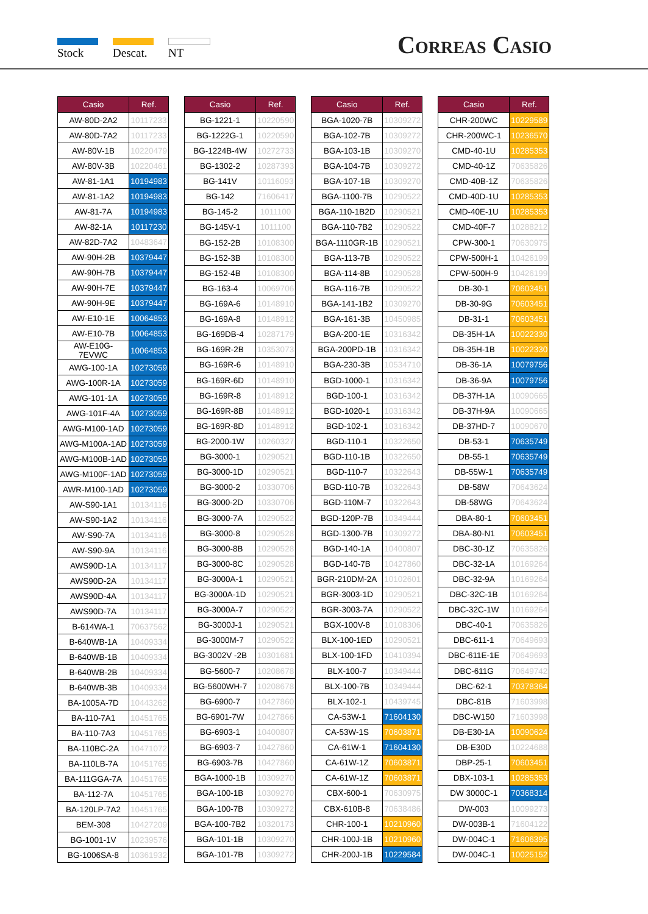Stock Descat. NT Correas Casio
| Casio | Ref. |
| --- | --- |
| AW-80D-2A2 | 10117233 |
| AW-80D-7A2 | 10117233 |
| AW-80V-1B | 10220479 |
| AW-80V-3B | 10220461 |
| AW-81-1A1 | 10194983 |
| AW-81-1A2 | 10194983 |
| AW-81-7A | 10194983 |
| AW-82-1A | 10117230 |
| AW-82D-7A2 | 10483647 |
| AW-90H-2B | 10379447 |
| AW-90H-7B | 10379447 |
| AW-90H-7E | 10379447 |
| AW-90H-9E | 10379447 |
| AW-E10-1E | 10064853 |
| AW-E10-7B | 10064853 |
| AW-E10G-7EVWC | 10064853 |
| AWG-100-1A | 10273059 |
| AWG-100R-1A | 10273059 |
| AWG-101-1A | 10273059 |
| AWG-101F-4A | 10273059 |
| AWG-M100-1AD | 10273059 |
| AWG-M100A-1AD | 10273059 |
| AWG-M100B-1AD | 10273059 |
| AWG-M100F-1AD | 10273059 |
| AWR-M100-1AD | 10273059 |
| AW-S90-1A1 | 10134116 |
| AW-S90-1A2 | 10134116 |
| AW-S90-7A | 10134116 |
| AW-S90-9A | 10134116 |
| AWS90D-1A | 10134117 |
| AWS90D-2A | 10134117 |
| AWS90D-4A | 10134117 |
| AWS90D-7A | 10134117 |
| B-614WA-1 | 70637562 |
| B-640WB-1A | 10409334 |
| B-640WB-1B | 10409334 |
| B-640WB-2B | 10409334 |
| B-640WB-3B | 10409334 |
| BA-1005A-7D | 10443262 |
| BA-110-7A1 | 10451765 |
| BA-110-7A3 | 10451765 |
| BA-110BC-2A | 10471072 |
| BA-110LB-7A | 10451765 |
| BA-111GGA-7A | 10451765 |
| BA-112-7A | 10451765 |
| BA-120LP-7A2 | 10451765 |
| BEM-308 | 10427209 |
| BG-1001-1V | 10239576 |
| BG-1006SA-8 | 10361932 |
| Casio | Ref. |
| --- | --- |
| BG-1221-1 | 10220590 |
| BG-1222G-1 | 10220590 |
| BG-1224B-4W | 10272733 |
| BG-1302-2 | 10287393 |
| BG-141V | 10116093 |
| BG-142 | 71606417 |
| BG-145-2 | 1011100 |
| BG-145V-1 | 1011100 |
| BG-152-2B | 10108300 |
| BG-152-3B | 10108300 |
| BG-152-4B | 10108300 |
| BG-163-4 | 10069706 |
| BG-169A-6 | 10148910 |
| BG-169A-8 | 10148912 |
| BG-169DB-4 | 10287179 |
| BG-169R-2B | 10353073 |
| BG-169R-6 | 10148910 |
| BG-169R-6D | 10148910 |
| BG-169R-8 | 10148912 |
| BG-169R-8B | 10148912 |
| BG-169R-8D | 10148912 |
| BG-2000-1W | 10260327 |
| BG-3000-1 | 10290521 |
| BG-3000-1D | 10290521 |
| BG-3000-2 | 10330706 |
| BG-3000-2D | 10330706 |
| BG-3000-7A | 10290522 |
| BG-3000-8 | 10290528 |
| BG-3000-8B | 10290528 |
| BG-3000-8C | 10290528 |
| BG-3000A-1 | 10290521 |
| BG-3000A-1D | 10290521 |
| BG-3000A-7 | 10290522 |
| BG-3000J-1 | 10290521 |
| BG-3000M-7 | 10290522 |
| BG-3002V -2B | 10301681 |
| BG-5600-7 | 10208678 |
| BG-5600WH-7 | 10208678 |
| BG-6900-7 | 10427860 |
| BG-6901-7W | 10427866 |
| BG-6903-1 | 10400807 |
| BG-6903-7 | 10427860 |
| BG-6903-7B | 10427860 |
| BGA-1000-1B | 10309270 |
| BGA-100-1B | 10309270 |
| BGA-100-7B | 10309272 |
| BGA-100-7B2 | 10320173 |
| BGA-101-1B | 10309270 |
| BGA-101-7B | 10309272 |
| Casio | Ref. |
| --- | --- |
| BGA-1020-7B | 10309272 |
| BGA-102-7B | 10309272 |
| BGA-103-1B | 10309270 |
| BGA-104-7B | 10309272 |
| BGA-107-1B | 10309270 |
| BGA-1100-7B | 10290522 |
| BGA-110-1B2D | 10290521 |
| BGA-110-7B2 | 10290522 |
| BGA-1110GR-1B | 10290521 |
| BGA-113-7B | 10290522 |
| BGA-114-8B | 10290528 |
| BGA-116-7B | 10290522 |
| BGA-141-1B2 | 10309270 |
| BGA-161-3B | 10450985 |
| BGA-200-1E | 10316342 |
| BGA-200PD-1B | 10316342 |
| BGA-230-3B | 10534710 |
| BGD-1000-1 | 10316342 |
| BGD-100-1 | 10316342 |
| BGD-1020-1 | 10316342 |
| BGD-102-1 | 10316342 |
| BGD-110-1 | 10322650 |
| BGD-110-1B | 10322650 |
| BGD-110-7 | 10322643 |
| BGD-110-7B | 10322643 |
| BGD-110M-7 | 10322643 |
| BGD-120P-7B | 10349444 |
| BGD-1300-7B | 10309272 |
| BGD-140-1A | 10400807 |
| BGD-140-7B | 10427860 |
| BGR-210DM-2A | 10102601 |
| BGR-3003-1D | 10290521 |
| BGR-3003-7A | 10290522 |
| BGX-100V-8 | 10108306 |
| BLX-100-1ED | 10290521 |
| BLX-100-1FD | 10410394 |
| BLX-100-7 | 10349444 |
| BLX-100-7B | 10349444 |
| BLX-102-1 | 10439745 |
| CA-53W-1 | 71604130 |
| CA-53W-1S | 70603871 |
| CA-61W-1 | 71604130 |
| CA-61W-1Z | 70603871 |
| CA-61W-1Z | 70603871 |
| CBX-600-1 | 70630975 |
| CBX-610B-8 | 70638486 |
| CHR-100-1 | 10210960 |
| CHR-100J-1B | 10210960 |
| CHR-200J-1B | 10229584 |
| Casio | Ref. |
| --- | --- |
| CHR-200WC | 10229589 |
| CHR-200WC-1 | 10236570 |
| CMD-40-1U | 10285353 |
| CMD-40-1Z | 70635826 |
| CMD-40B-1Z | 70635826 |
| CMD-40D-1U | 10285353 |
| CMD-40E-1U | 10285353 |
| CMD-40F-7 | 10288212 |
| CPW-300-1 | 70630975 |
| CPW-500H-1 | 10426199 |
| CPW-500H-9 | 10426199 |
| DB-30-1 | 70603451 |
| DB-30-9G | 70603451 |
| DB-31-1 | 70603451 |
| DB-35H-1A | 10022330 |
| DB-35H-1B | 10022330 |
| DB-36-1A | 10079756 |
| DB-36-9A | 10079756 |
| DB-37H-1A | 10090665 |
| DB-37H-9A | 10090665 |
| DB-37HD-7 | 10090670 |
| DB-53-1 | 70635749 |
| DB-55-1 | 70635749 |
| DB-55W-1 | 70635749 |
| DB-58W | 70643624 |
| DB-58WG | 70643624 |
| DBA-80-1 | 70603451 |
| DBA-80-N1 | 70603451 |
| DBC-30-1Z | 70635826 |
| DBC-32-1A | 10169264 |
| DBC-32-9A | 10169264 |
| DBC-32C-1B | 10169264 |
| DBC-32C-1W | 10169264 |
| DBC-40-1 | 70635826 |
| DBC-611-1 | 70649693 |
| DBC-611E-1E | 70649693 |
| DBC-611G | 70649742 |
| DBC-62-1 | 70378364 |
| DBC-81B | 71603998 |
| DBC-W150 | 71603998 |
| DB-E30-1A | 10090624 |
| DB-E30D | 10224688 |
| DBP-25-1 | 70603451 |
| DBX-103-1 | 10285353 |
| DW 3000C-1 | 70368314 |
| DW-003 | 10099273 |
| DW-003B-1 | 71604122 |
| DW-004C-1 | 71606395 |
| DW-004C-1 | 10025152 |